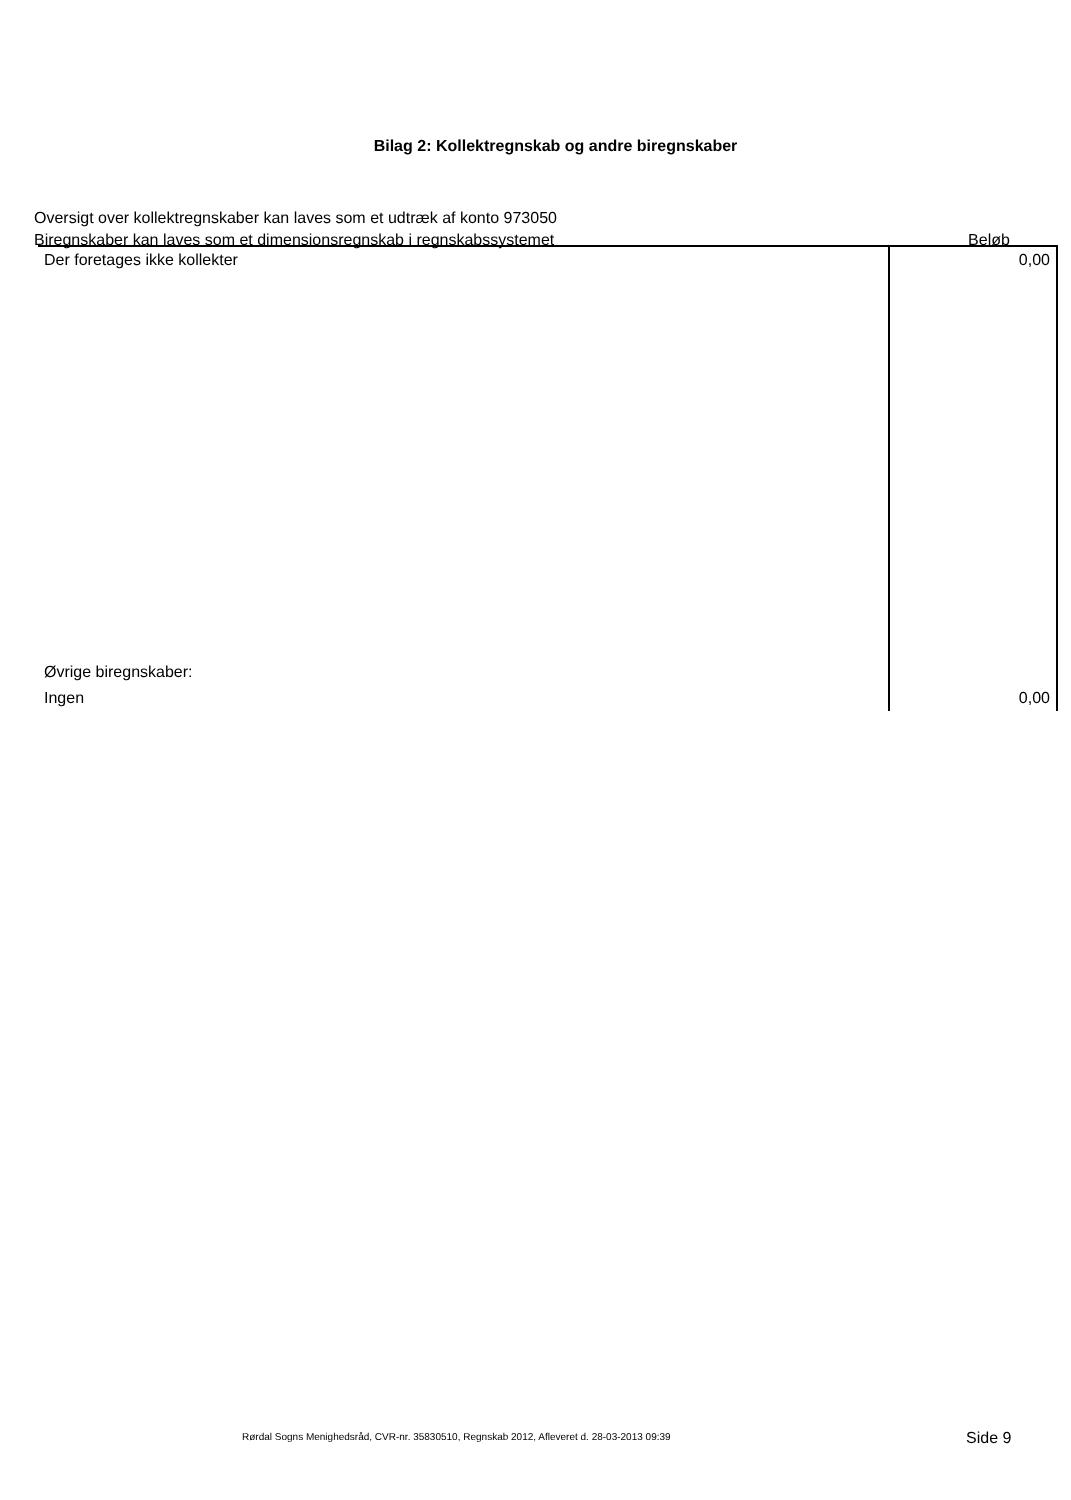Bilag 2: Kollektregnskab og andre biregnskaber
Oversigt over kollektregnskaber kan laves som et udtræk af konto 973050
Biregnskaber kan laves som et dimensionsregnskab i regnskabssystemet
Beløb
| Der foretages ikke kollekter | 0,00 |
| Øvrige biregnskaber: | |
| Ingen | 0,00 |
Rørdal Sogns Menighedsråd, CVR-nr. 35830510, Regnskab 2012, Afleveret d. 28-03-2013 09:39 Side 9